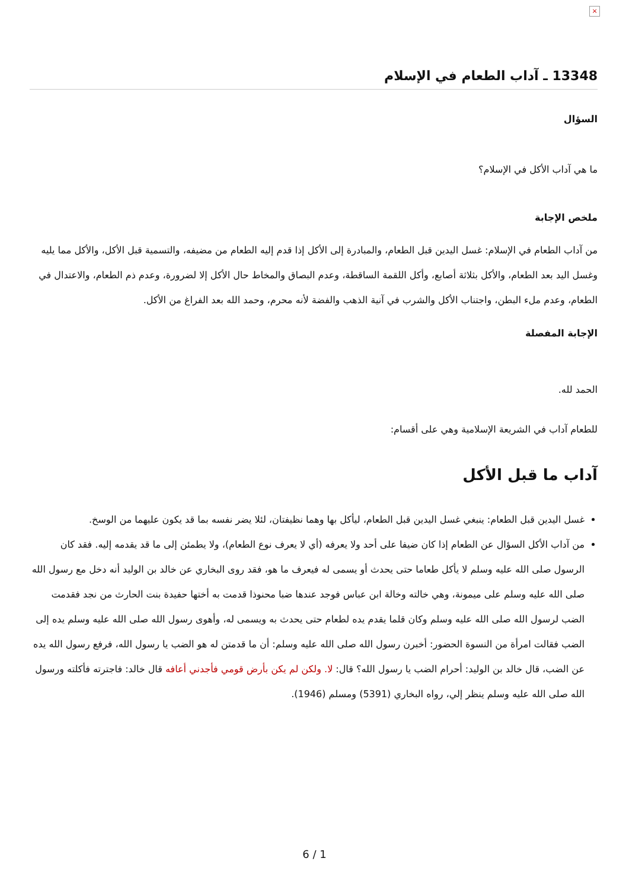×
13348 ـ آداب الطعام في الإسلام
السؤال
ما هي آداب الأكل في الإسلام؟
ملخص الإجابة
من آداب الطعام في الإسلام: غسل اليدين قبل الطعام، والمبادرة إلى الأكل إذا قدم إليه الطعام من مضيفه، والتسمية قبل الأكل، والأكل مما يليه وغسل اليد بعد الطعام، والأكل بثلاثة أصابع، وأكل اللقمة الساقطة، وعدم البصاق والمخاط حال الأكل إلا لضرورة، وعدم ذم الطعام، والاعتدال في الطعام، وعدم ملء البطن، واجتناب الأكل والشرب في آنية الذهب والفضة لأنه محرم، وحمد الله بعد الفراغ من الأكل.
الإجابة المفصلة
الحمد لله.
للطعام آداب في الشريعة الإسلامية وهي على أقسام:
آداب ما قبل الأكل
غسل اليدين قبل الطعام: ينبغي غسل اليدين قبل الطعام، ليأكل بها وهما نظيفتان، لئلا يضر نفسه بما قد يكون عليهما من الوسخ.
من آداب الأكل السؤال عن الطعام إذا كان ضيفا على أحد ولا يعرفه (أي لا يعرف نوع الطعام)، ولا يطمئن إلى ما قد يقدمه إليه. فقد كان الرسول صلى الله عليه وسلم لا يأكل طعاما حتى يحدث أو يسمى له فيعرف ما هو، فقد روى البخاري عن خالد بن الوليد أنه دخل مع رسول الله صلى الله عليه وسلم على ميمونة، وهي خالته وخالة ابن عباس فوجد عندها ضبا محنوذا قدمت به أختها حفيدة بنت الحارث من نجد فقدمت الضب لرسول الله صلى الله عليه وسلم وكان قلما يقدم يده لطعام حتى يحدث به ويسمى له، وأهوى رسول الله صلى الله عليه وسلم يده إلى الضب فقالت امرأة من النسوة الحضور: أخبرن رسول الله صلى الله عليه وسلم: أن ما قدمتن له هو الضب يا رسول الله، فرفع رسول الله يده عن الضب، قال خالد بن الوليد: أحرام الضب يا رسول الله؟ قال: لا. ولكن لم يكن بأرض قومي فأجدني أعافه قال خالد: فاجترته فأكلته ورسول الله صلى الله عليه وسلم ينظر إلي، رواه البخاري (5391) ومسلم (1946).
6 / 1